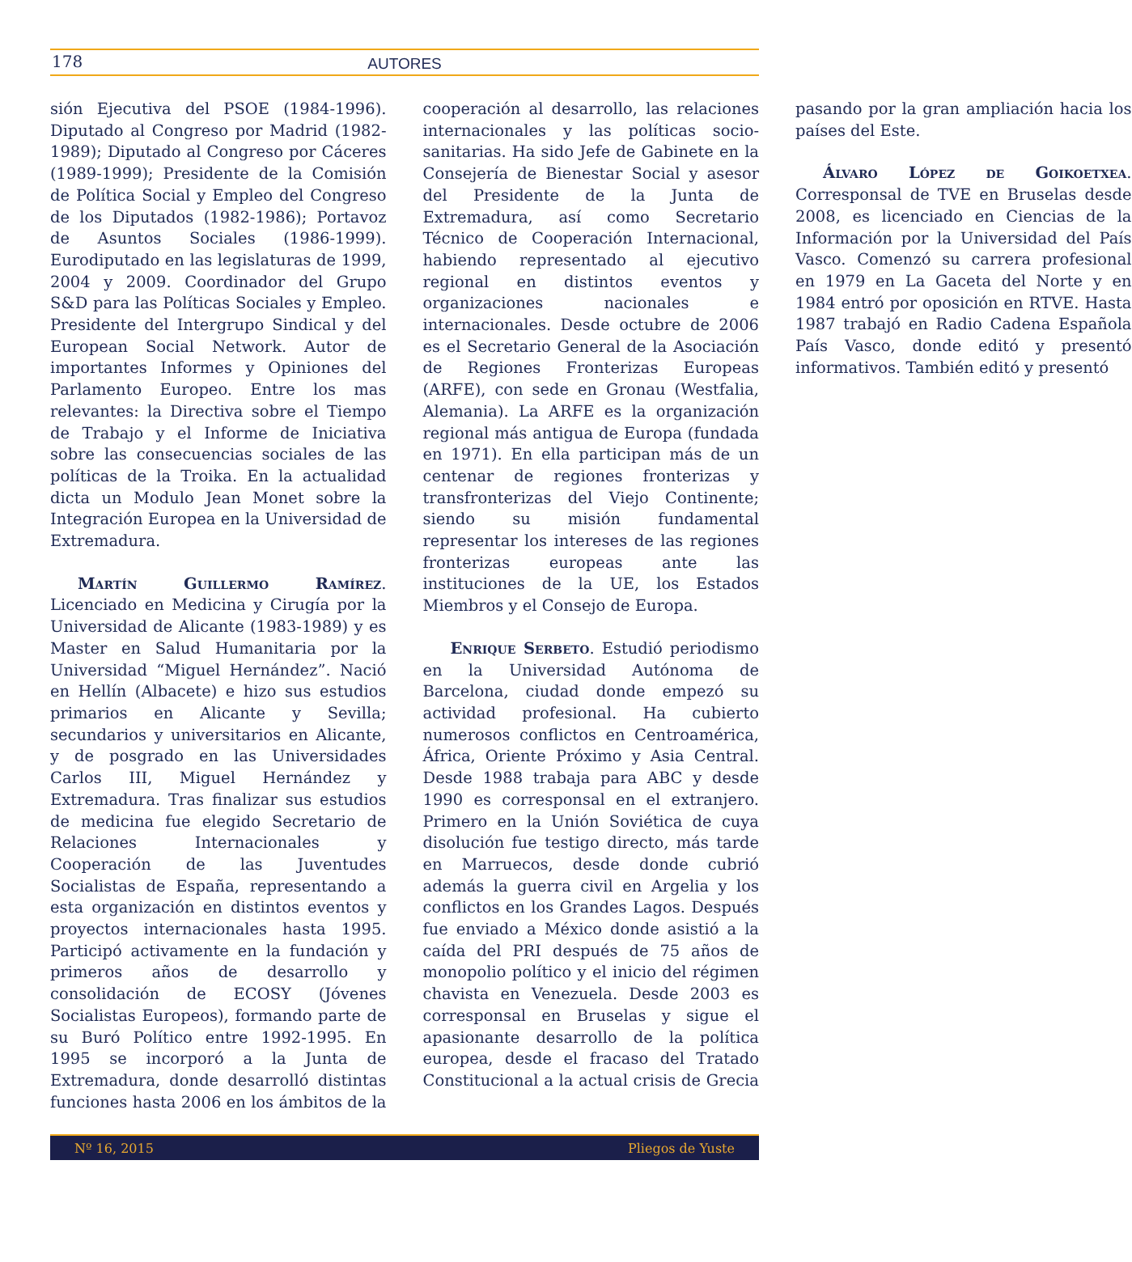178
AUTORES
sión Ejecutiva del PSOE (1984-1996). Diputado al Congreso por Madrid (1982-1989); Diputado al Congreso por Cáceres (1989-1999); Presidente de la Comisión de Política Social y Empleo del Congreso de los Diputados (1982-1986); Portavoz de Asuntos Sociales (1986-1999). Eurodiputado en las legislaturas de 1999, 2004 y 2009. Coordinador del Grupo S&D para las Políticas Sociales y Empleo. Presidente del Intergrupo Sindical y del European Social Network. Autor de importantes Informes y Opiniones del Parlamento Europeo. Entre los mas relevantes: la Directiva sobre el Tiempo de Trabajo y el Informe de Iniciativa sobre las consecuencias sociales de las políticas de la Troika. En la actualidad dicta un Modulo Jean Monet sobre la Integración Europea en la Universidad de Extremadura.
Martín Guillermo Ramírez. Licenciado en Medicina y Cirugía por la Universidad de Alicante (1983-1989) y es Master en Salud Humanitaria por la Universidad “Miguel Hernández”. Nació en Hellín (Albacete) e hizo sus estudios primarios en Alicante y Sevilla; secundarios y universitarios en Alicante, y de posgrado en las Universidades Carlos III, Miguel Hernández y Extremadura. Tras finalizar sus estudios de medicina fue elegido Secretario de Relaciones Internacionales y Cooperación de las Juventudes Socialistas de España, representando a esta organización en distintos eventos y proyectos internacionales hasta 1995. Participó activamente en la fundación y primeros años de desarrollo y consolidación de ECOSY (Jóvenes Socialistas Europeos), formando parte de su Buró Político entre 1992-1995. En 1995 se incorporó a la Junta de Extremadura, donde desarrolló distintas funciones hasta 2006 en los ámbitos de la cooperación al desarrollo, las relaciones internacionales y las políticas socio-sanitarias. Ha sido Jefe de Gabinete en la Consejería de Bienestar Social y asesor del Presidente de la Junta de Extremadura, así como Secretario Técnico de Cooperación Internacional, habiendo representado al ejecutivo regional en distintos eventos y organizaciones nacionales e internacionales. Desde octubre de 2006 es el Secretario General de la Asociación de Regiones Fronterizas Europeas (ARFE), con sede en Gronau (Westfalia, Alemania). La ARFE es la organización regional más antigua de Europa (fundada en 1971). En ella participan más de un centenar de regiones fronterizas y transfronterizas del Viejo Continente; siendo su misión fundamental representar los intereses de las regiones fronterizas europeas ante las instituciones de la UE, los Estados Miembros y el Consejo de Europa.
Enrique Serbeto. Estudió periodismo en la Universidad Autónoma de Barcelona, ciudad donde empezó su actividad profesional. Ha cubierto numerosos conflictos en Centroamérica, África, Oriente Próximo y Asia Central. Desde 1988 trabaja para ABC y desde 1990 es corresponsal en el extranjero. Primero en la Unión Soviética de cuya disolución fue testigo directo, más tarde en Marruecos, desde donde cubrió además la guerra civil en Argelia y los conflictos en los Grandes Lagos. Después fue enviado a México donde asistió a la caída del PRI después de 75 años de monopolio político y el inicio del régimen chavista en Venezuela. Desde 2003 es corresponsal en Bruselas y sigue el apasionante desarrollo de la política europea, desde el fracaso del Tratado Constitucional a la actual crisis de Grecia pasando por la gran ampliación hacia los países del Este.
Álvaro López de Goikoetxea. Corresponsal de TVE en Bruselas desde 2008, es licenciado en Ciencias de la Información por la Universidad del País Vasco. Comenzó su carrera profesional en 1979 en La Gaceta del Norte y en 1984 entró por oposición en RTVE. Hasta 1987 trabajó en Radio Cadena Española País Vasco, donde editó y presentó informativos. También editó y presentó
Nº 16, 2015 Pliegos de Yuste